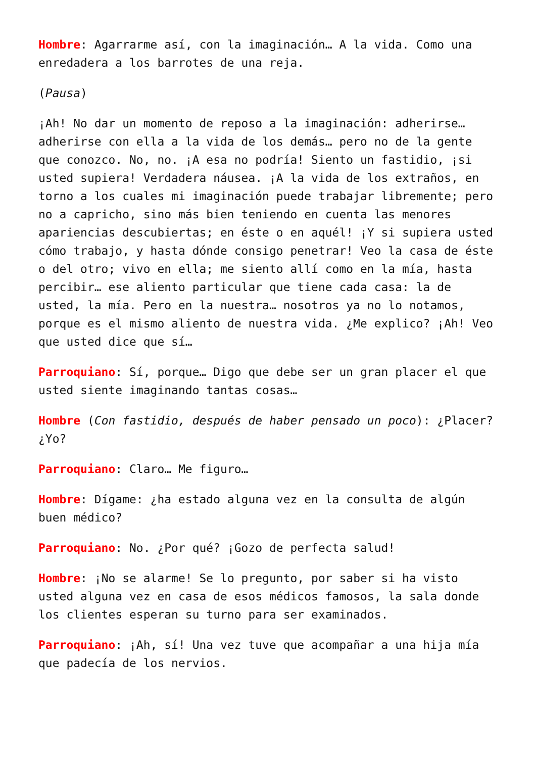Hombre: Agarrarme así, con la imaginación… A la vida. Como una enredadera a los barrotes de una reja.
(Pausa)
¡Ah! No dar un momento de reposo a la imaginación: adherirse… adherirse con ella a la vida de los demás… pero no de la gente que conozco. No, no. ¡A esa no podría! Siento un fastidio, ¡si usted supiera! Verdadera náusea. ¡A la vida de los extraños, en torno a los cuales mi imaginación puede trabajar libremente; pero no a capricho, sino más bien teniendo en cuenta las menores apariencias descubiertas; en éste o en aquél! ¡Y si supiera usted cómo trabajo, y hasta dónde consigo penetrar! Veo la casa de éste o del otro; vivo en ella; me siento allí como en la mía, hasta percibir… ese aliento particular que tiene cada casa: la de usted, la mía. Pero en la nuestra… nosotros ya no lo notamos, porque es el mismo aliento de nuestra vida. ¿Me explico? ¡Ah! Veo que usted dice que sí…
Parroquiano: Sí, porque… Digo que debe ser un gran placer el que usted siente imaginando tantas cosas…
Hombre (Con fastidio, después de haber pensado un poco): ¿Placer? ¿Yo?
Parroquiano: Claro… Me figuro…
Hombre: Dígame: ¿ha estado alguna vez en la consulta de algún buen médico?
Parroquiano: No. ¿Por qué? ¡Gozo de perfecta salud!
Hombre: ¡No se alarme! Se lo pregunto, por saber si ha visto usted alguna vez en casa de esos médicos famosos, la sala donde los clientes esperan su turno para ser examinados.
Parroquiano: ¡Ah, sí! Una vez tuve que acompañar a una hija mía que padecía de los nervios.